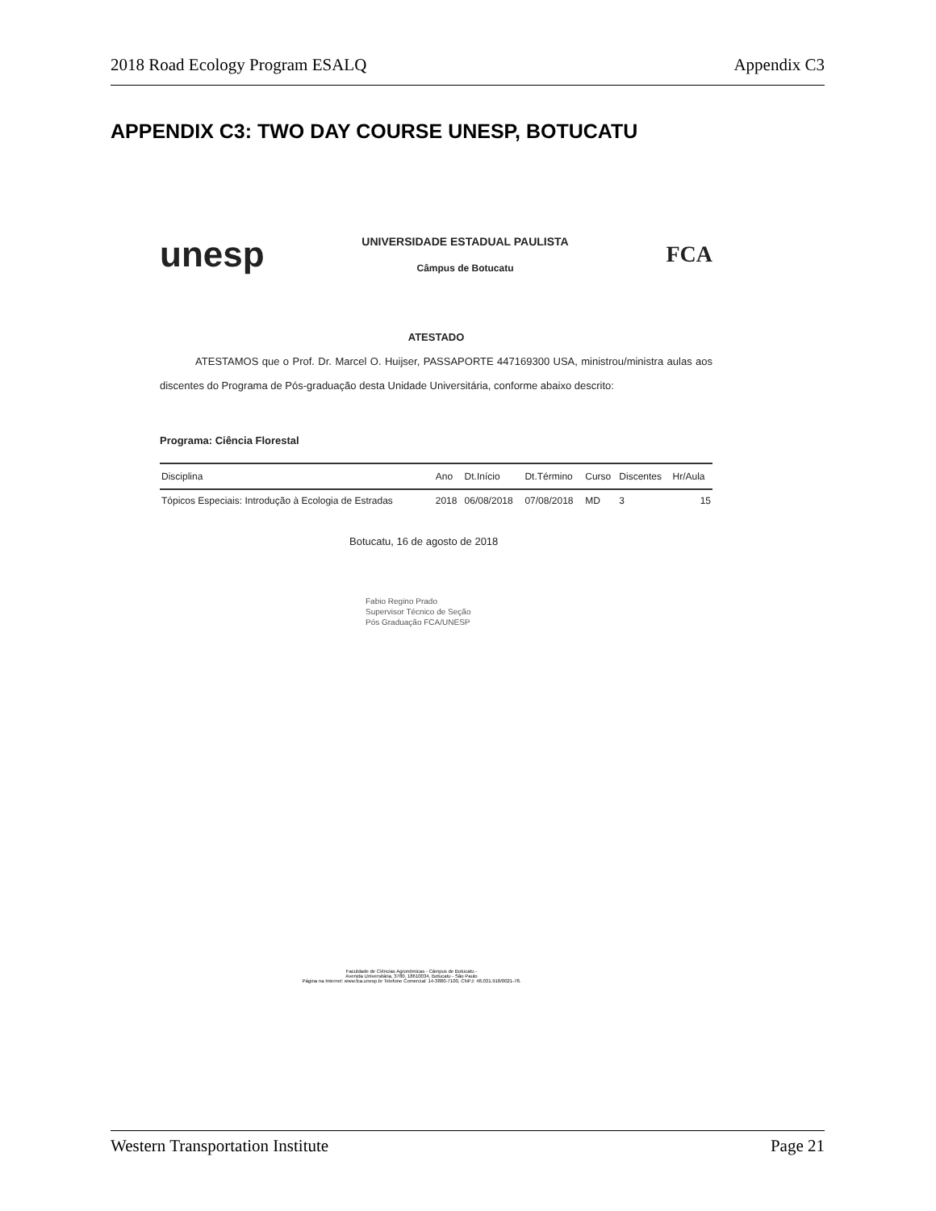2018 Road Ecology Program ESALQ Appendix C3
APPENDIX C3: TWO DAY COURSE UNESP, BOTUCATU
unesp
UNIVERSIDADE ESTADUAL PAULISTA
Câmpus de Botucatu
FCA
ATESTADO
ATESTAMOS que o Prof. Dr. Marcel O. Huijser, PASSAPORTE 447169300 USA, ministrou/ministra aulas aos discentes do Programa de Pós-graduação desta Unidade Universitária, conforme abaixo descrito:
Programa: Ciência Florestal
| Disciplina | Ano | Dt.Início | Dt.Término | Curso | Discentes | Hr/Aula |
| --- | --- | --- | --- | --- | --- | --- |
| Tópicos Especiais: Introdução à Ecologia de Estradas | 2018 | 06/08/2018 | 07/08/2018 | MD | 3 | 15 |
Botucatu, 16 de agosto de 2018
Fabio Regino Prado
Supervisor Técnico de Seção
Pós Graduação FCA/UNESP
Faculdade de Ciências Agronômicas - Câmpus de Botucatu -
Avenida Universitária, 3780, 18610034, Botucatu - São Paulo
Página na Internet: www.fca.unesp.br Telefone Comercial: 14-3880-7100, CNPJ: 48.031.918/0021-78.
Western Transportation Institute Page 21